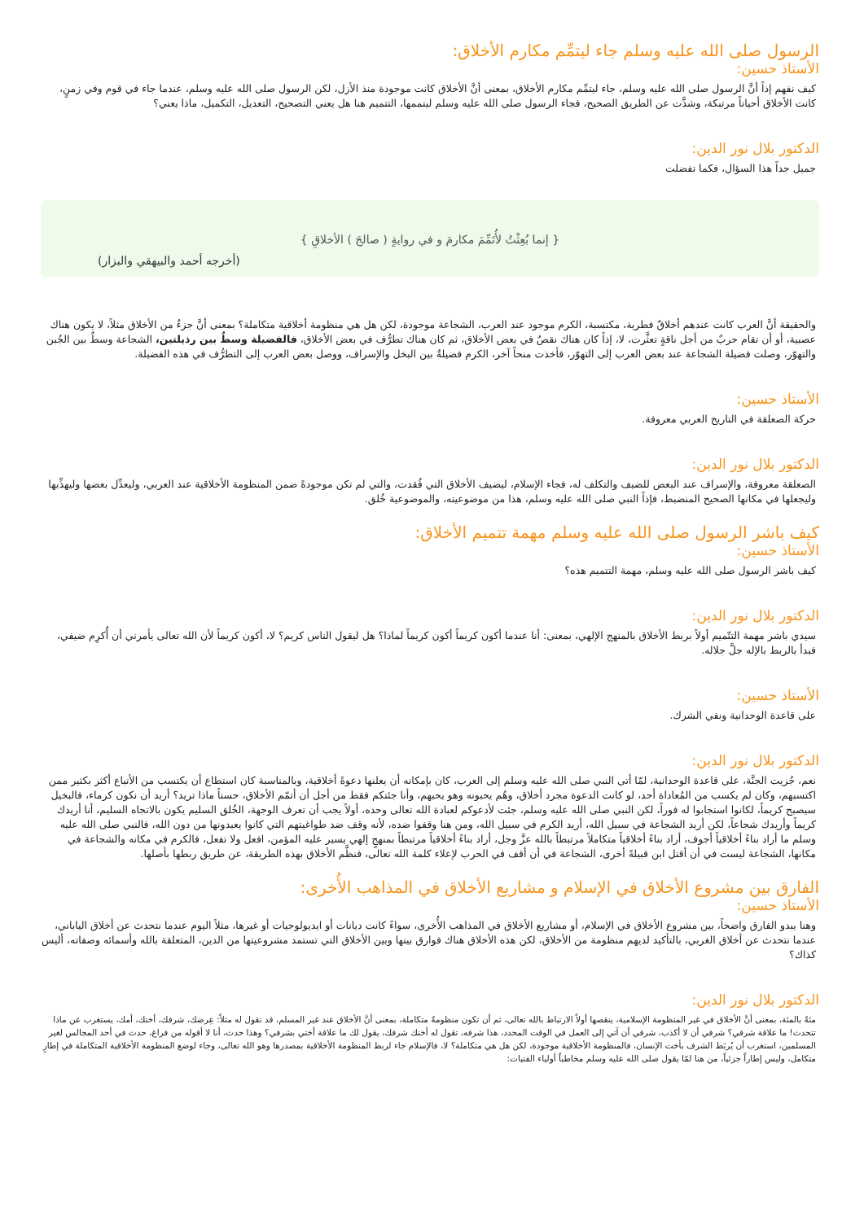الرسول صلى الله عليه وسلم جاء ليتمِّم مكارم الأخلاق:
الأستاذ حسين:
كيف نفهم إذاً أنَّ الرسول صلى الله عليه وسلم، جاء ليتمِّم مكارم الأخلاق، بمعنى أنَّ الأخلاق كانت موجودة منذ الأزل، لكن الرسول صلى الله عليه وسلم، عندما جاء في قوم وفي زمنٍ، كانت الأخلاق أحياناً مرتبكة، وشذَّت عن الطريق الصحيح، فجاء الرسول صلى الله عليه وسلم ليتممها، التتميم هنا هل يعني التصحيح، التعديل، التكميل، ماذا يعني؟
الدكتور بلال نور الدين:
جميل جداً هذا السؤال، فكما تفضلت
{ إنما بُعِثْتُ لأُتَمِّمَ مكارمَ و في روايةٍ ( صالحَ ) الأخلاقِ }
(أخرجه أحمد والبيهقي والبزار)
والحقيقة أنَّ العرب كانت عندهم أخلاقٌ فطرية، مكتسبة، الكرم موجود عند العرب، الشجاعة موجودة، لكن هل هي منظومة أخلاقية متكاملة؟ بمعنى أنَّ جزءٌ من الأخلاق مثلاً، لا يكون هناك عصبية، أو أن تقام حربٌ من أجل ناقةٍ تعثَّرت، لا، إذاً كان هناك نقصٌ في بعض الأخلاق، ثم كان هناك تطرُّف في بعض الأخلاق، فالفضيلة وسطٌ بين رذيلتين، الشجاعة وسطٌ بين الجُبن والتهوّر، وصلت فضيلة الشجاعة عند بعض العرب إلى التهوّر، فأخذت منحاً آخر، الكرم فضيلةٌ بين البخل والإسراف، ووصل بعض العرب إلى التطرُّف في هذه الفضيلة.
الأستاذ حسين:
حركة الصعلقة في التاريخ العربي معروفة.
الدكتور بلال نور الدين:
الصعلقة معروفة، والإسراف عند البعض للضيف والتكلف له، فجاء الإسلام، ليضيف الأخلاق التي فُقدت، والتي لم تكن موجودةً ضمن المنظومة الأخلاقية عند العربي، وليعدِّل بعضها وليهذِّبها وليجعلها في مكانها الصحيح المنضبط، فإذاً النبي صلى الله عليه وسلم، هذا من موضوعيته، والموضوعية خُلق.
كيف باشر الرسول صلى الله عليه وسلم مهمة تتميم الأخلاق:
الأستاذ حسين:
كيف باشر الرسول صلى الله عليه وسلم، مهمة التتميم هذه؟
الدكتور بلال نور الدين:
سيدي باشر مهمة التتّميم أولاً بربط الأخلاق بالمنهج الإلهي، بمعنى: أنا عندما أكون كريماً أكون كريماً لماذا؟ هل ليقول الناس كريم؟ لا، أكون كريماً لأن الله تعالى يأمرني أن أُكرِم ضيفي، فبدأ بالربط بالإله جلَّ جلاله.
الأستاذ حسين:
على قاعدة الوحدانية ونفي الشرك.
الدكتور بلال نور الدين:
نعم، جُزيت الجنَّة، على قاعدة الوحدانية، لمّا أتى النبي صلى الله عليه وسلم إلى العرب، كان بإمكانه أن يعلنها دعوةً أخلاقية، وبالمناسبة كان استطاع أن يكتسب من الأتباع أكثر بكثير ممن اكتسبهم، وكان لم يكسب من المُعاداة أحد، لو كانت الدعوة مجرد أخلاق، وهُم يحبونه وهو يحبهم، وأنا جئتكم فقط من أجل أن أتمّم الأخلاق، حسناً ماذا تريد؟ أريد أن نكون كرماء، فالبخيل سيصبح كريماً، لكانوا استجابوا له فوراً، لكن النبي صلى الله عليه وسلم، جئت لأدعوكم لعبادة الله تعالى وحده، أولاً يجب أن تعرف الوجهة، الخُلق السليم يكون بالاتجاه السليم، أنا أريدك كريماً وأريدك شجاعاً، لكن أريد الشجاعة في سبيل الله، أريد الكرم في سبيل الله، ومن هنا وقفوا ضده، لأنه وقف ضد طواغيتهم التي كانوا يعبدونها من دون الله، فالنبي صلى الله عليه وسلم ما أراد بناءً أخلاقياً أجوف، أراد بناءً أخلاقياً متكاملاً مرتبطاً بالله عزَّ وجل، أراد بناءً أخلاقياً مرتبطاً بمنهجٍ إلهي يسير عليه المؤمن، افعل ولا تفعل، فالكرم في مكانه والشجاعة في مكانها، الشجاعة ليست في أن أقتل ابن قبيلةً أخرى، الشجاعة في أن أقف في الحرب لإعلاء كلمة الله تعالى، فنظَّم الأخلاق بهذه الطريقة، عن طريق ربطها بأصلها.
الفارق بين مشروع الأخلاق في الإسلام و مشاريع الأخلاق في المذاهب الأُخرى:
الأستاذ حسين:
وهنا يبدو الفارق واضحاً، بين مشروع الأخلاق في الإسلام، أو مشاريع الأخلاق في المذاهب الأُخرى، سواءً كانت ديانات أو ايديولوجيات أو غيرها، مثلاً اليوم عندما نتحدث عن أخلاق الياباني، عندما نتحدث عن أخلاق الغربي، بالتأكيد لديهم منظومة من الأخلاق، لكن هذه الأخلاق هناك فوارق بينها وبين الأخلاق التي تستمد مشروعيتها من الدين، المتعلقة بالله وأسمائه وصفاته، أليس كذاك؟
الدكتور بلال نور الدين:
مئةً بالمئة، بمعنى أنَّ الأخلاق في غير المنظومة الإسلامية، ينقصها أولاً الارتباط بالله تعالى، ثم أن تكون منظومةً متكاملة، بمعنى أنَّ الأخلاق عند غير المسلم، قد تقول له مثلاً: عِرضك، شرفك، أختك، أمك، يستغرب عن ماذا تتحدث! ما علاقة شرفي؟ شرفي أن لا أكذب، شرفي أن آتي إلى العمل في الوقت المحدد، هذا شرفه، تقول له أختك شرفك، يقول لك ما علاقة أختي بشرفي؟ وهذا حدث، أنا لا أقوله من فراغ، حدث في أحد المجالس لغير المسلمين، استغرب أن يُربَط الشرف بأخت الإنسان، فالمنظومة الأخلاقية موجودة، لكن هل هي متكاملة؟ لا، فالإسلام جاء لربط المنظومة الأخلاقية بمصدرها وهو الله تعالى، وجاء لوضع المنظومة الأخلاقية المتكاملة في إطارٍ متكامل، وليس إطاراً جزئياً، من هنا لمّا يقول صلى الله عليه وسلم مخاطباً أولياء الفتيات: